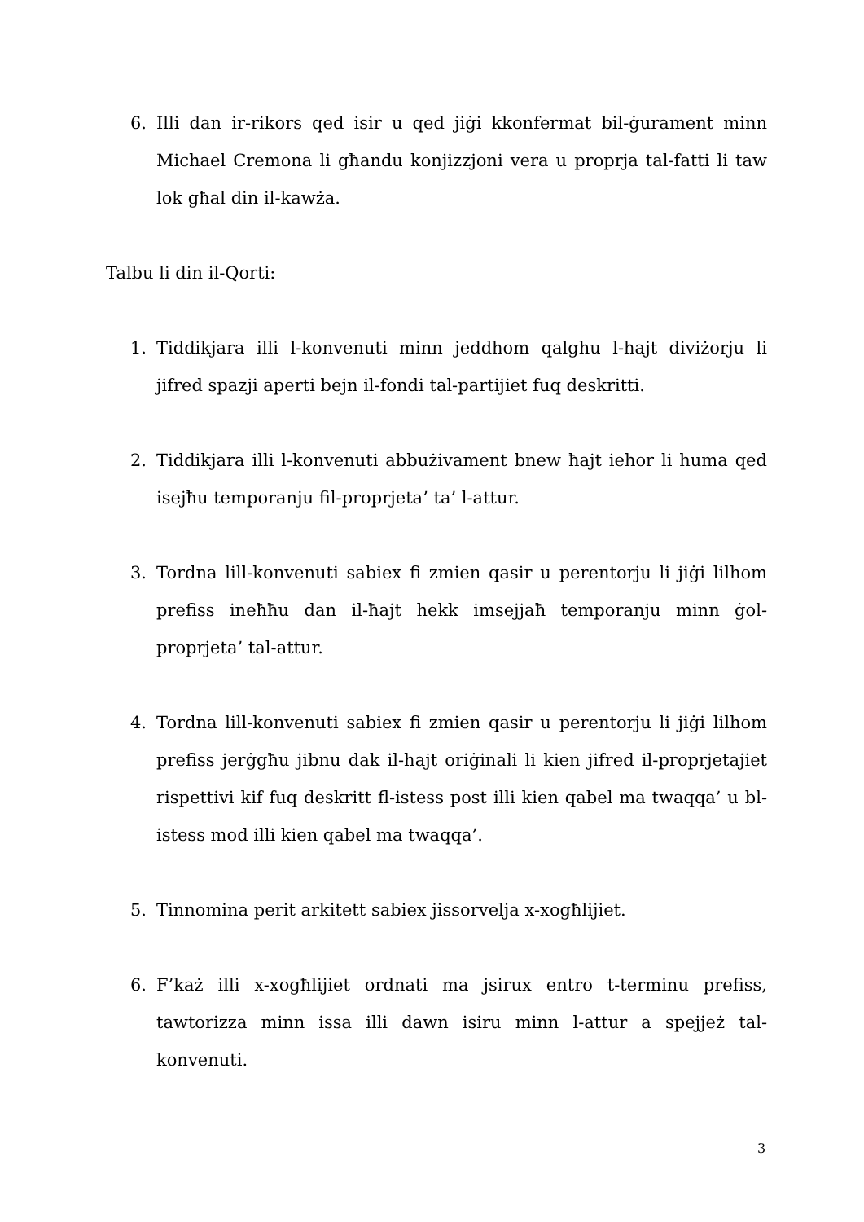6. Illi dan ir-rikors qed isir u qed jiġi kkonfermat bil-ġurament minn Michael Cremona li għandu konjizzjoni vera u proprja tal-fatti li taw lok għal din il-kawża.
Talbu li din il-Qorti:
1. Tiddikjara illi l-konvenuti minn jeddhom qalghu l-hajt diviżorju li jifred spazji aperti bejn il-fondi tal-partijiet fuq deskritti.
2. Tiddikjara illi l-konvenuti abbużivament bnew ħajt iehor li huma qed isejħu temporanju fil-proprjeta’ ta’ l-attur.
3. Tordna lill-konvenuti sabiex fi zmien qasir u perentorju li jiġi lilhom prefiss ineħħu dan il-ħajt hekk imsejjaħ temporanju minn ġol-proprjeta’ tal-attur.
4. Tordna lill-konvenuti sabiex fi zmien qasir u perentorju li jiġi lilhom prefiss jerġgħu jibnu dak il-hajt oriġinali li kien jifred il-proprjetajiet rispettivi kif fuq deskritt fl-istess post illi kien qabel ma twaqqa’ u bl-istess mod illi kien qabel ma twaqqa’.
5. Tinnomina perit arkitett sabiex jissorvelja x-xogħlijiet.
6. F’każ illi x-xogħlijiet ordnati ma jsirux entro t-terminu prefiss, tawtorizza minn issa illi dawn isiru minn l-attur a spejjeż tal-konvenuti.
3